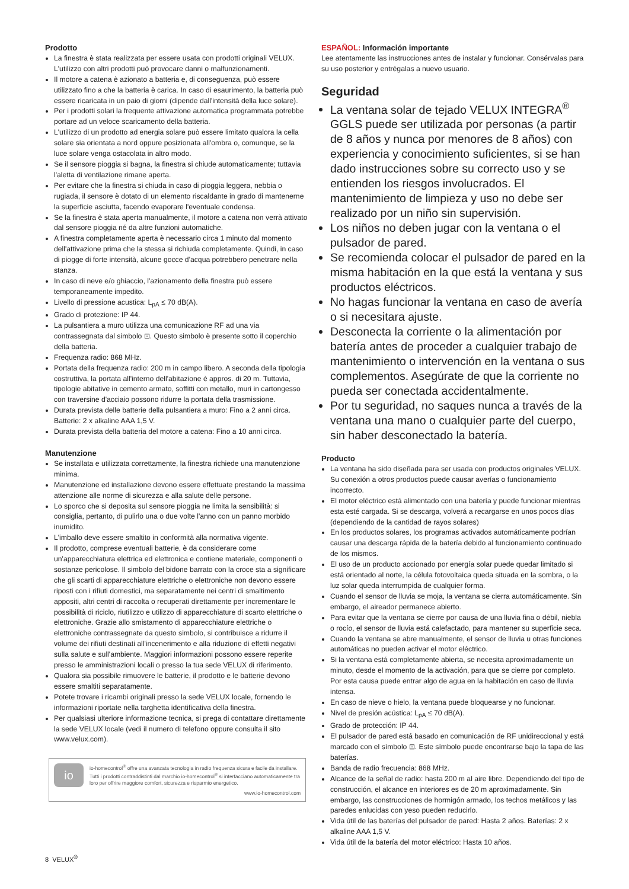Prodotto
La finestra è stata realizzata per essere usata con prodotti originali VELUX. L'utilizzo con altri prodotti può provocare danni o malfunzionamenti.
Il motore a catena è azionato a batteria e, di conseguenza, può essere utilizzato fino a che la batteria è carica. In caso di esaurimento, la batteria può essere ricaricata in un paio di giorni (dipende dall'intensità della luce solare).
Per i prodotti solari la frequente attivazione automatica programmata potrebbe portare ad un veloce scaricamento della batteria.
L'utilizzo di un prodotto ad energia solare può essere limitato qualora la cella solare sia orientata a nord oppure posizionata all'ombra o, comunque, se la luce solare venga ostacolata in altro modo.
Se il sensore pioggia si bagna, la finestra si chiude automaticamente; tuttavia l'aletta di ventilazione rimane aperta.
Per evitare che la finestra si chiuda in caso di pioggia leggera, nebbia o rugiada, il sensore è dotato di un elemento riscaldante in grado di mantenerne la superficie asciutta, facendo evaporare l'eventuale condensa.
Se la finestra è stata aperta manualmente, il motore a catena non verrà attivato dal sensore pioggia né da altre funzioni automatiche.
A finestra completamente aperta è necessario circa 1 minuto dal momento dell'attivazione prima che la stessa si richiuda completamente. Quindi, in caso di piogge di forte intensità, alcune gocce d'acqua potrebbero penetrare nella stanza.
In caso di neve e/o ghiaccio, l'azionamento della finestra può essere temporaneamente impedito.
Livello di pressione acustica: L<sub>pA</sub> ≤ 70 dB(A).
Grado di protezione: IP 44.
La pulsantiera a muro utilizza una comunicazione RF ad una via contrassegnata dal simbolo ⊡. Questo simbolo è presente sotto il coperchio della batteria.
Frequenza radio: 868 MHz.
Portata della frequenza radio: 200 m in campo libero. A seconda della tipologia costruttiva, la portata all'interno dell'abitazione è appros. di 20 m. Tuttavia, tipologie abitative in cemento armato, soffitti con metallo, muri in cartongesso con traversine d'acciaio possono ridurre la portata della trasmissione.
Durata prevista delle batterie della pulsantiera a muro: Fino a 2 anni circa. Batterie: 2 x alkaline AAA 1,5 V.
Durata prevista della batteria del motore a catena: Fino a 10 anni circa.
Manutenzione
Se installata e utilizzata correttamente, la finestra richiede una manutenzione minima.
Manutenzione ed installazione devono essere effettuate prestando la massima attenzione alle norme di sicurezza e alla salute delle persone.
Lo sporco che si deposita sul sensore pioggia ne limita la sensibilità: si consiglia, pertanto, di pulirlo una o due volte l'anno con un panno morbido inumidito.
L'imballo deve essere smaltito in conformità alla normativa vigente.
Il prodotto, comprese eventuali batterie, è da considerare come un'apparecchiatura elettrica ed elettronica e contiene materiale, componenti o sostanze pericolose. Il simbolo del bidone barrato con la croce sta a significare che gli scarti di apparecchiature elettriche o elettroniche non devono essere riposti con i rifiuti domestici, ma separatamente nei centri di smaltimento appositi, altri centri di raccolta o recuperati direttamente per incrementare le possibilità di riciclo, riutilizzo e utilizzo di apparecchiature di scarto elettriche o elettroniche. Grazie allo smistamento di apparecchiature elettriche o elettroniche contrassegnate da questo simbolo, si contribuisce a ridurre il volume dei rifiuti destinati all'incenerimento e alla riduzione di effetti negativi sulla salute e sull'ambiente. Maggiori informazioni possono essere reperite presso le amministrazioni locali o presso la tua sede VELUX di riferimento.
Qualora sia possibile rimuovere le batterie, il prodotto e le batterie devono essere smaltiti separatamente.
Potete trovare i ricambi originali presso la sede VELUX locale, fornendo le informazioni riportate nella targhetta identificativa della finestra.
Per qualsiasi ulteriore informazione tecnica, si prega di contattare direttamente la sede VELUX locale (vedi il numero di telefono oppure consulta il sito www.velux.com).
io
io-homecontrol<sup>®</sup> offre una avanzata tecnologia in radio frequenza sicura e facile da installare. Tutti i prodotti contraddistinti dal marchio io-homecontrol<sup>®</sup> si interfacciano automaticamente tra loro per offrire maggiore comfort, sicurezza e risparmio energetico.
www.io-homecontrol.com
ESPAÑOL: Información importante
Lee atentamente las instrucciones antes de instalar y funcionar. Consérvalas para su uso posterior y entrégalas a nuevo usuario.
Seguridad
La ventana solar de tejado VELUX INTEGRA<sup>®</sup> GGLS puede ser utilizada por personas (a partir de 8 años y nunca por menores de 8 años) con experiencia y conocimiento suficientes, si se han dado instrucciones sobre su correcto uso y se entienden los riesgos involucrados. El mantenimiento de limpieza y uso no debe ser realizado por un niño sin supervisión.
Los niños no deben jugar con la ventana o el pulsador de pared.
Se recomienda colocar el pulsador de pared en la misma habitación en la que está la ventana y sus productos eléctricos.
No hagas funcionar la ventana en caso de avería o si necesitara ajuste.
Desconecta la corriente o la alimentación por batería antes de proceder a cualquier trabajo de mantenimiento o intervención en la ventana o sus complementos. Asegúrate de que la corriente no pueda ser conectada accidentalmente.
Por tu seguridad, no saques nunca a través de la ventana una mano o cualquier parte del cuerpo, sin haber desconectado la batería.
Producto
La ventana ha sido diseñada para ser usada con productos originales VELUX. Su conexión a otros productos puede causar averías o funcionamiento incorrecto.
El motor eléctrico está alimentado con una batería y puede funcionar mientras esta esté cargada. Si se descarga, volverá a recargarse en unos pocos días (dependiendo de la cantidad de rayos solares)
En los productos solares, los programas activados automáticamente podrían causar una descarga rápida de la batería debido al funcionamiento continuado de los mismos.
El uso de un producto accionado por energía solar puede quedar limitado si está orientado al norte, la célula fotovoltaica queda situada en la sombra, o la luz solar queda interrumpida de cualquier forma.
Cuando el sensor de lluvia se moja, la ventana se cierra automáticamente. Sin embargo, el aireador permanece abierto.
Para evitar que la ventana se cierre por causa de una lluvia fina o débil, niebla o rocío, el sensor de lluvia está calefactado, para mantener su superficie seca.
Cuando la ventana se abre manualmente, el sensor de lluvia u otras funciones automáticas no pueden activar el motor eléctrico.
Si la ventana está completamente abierta, se necesita aproximadamente un minuto, desde el momento de la activación, para que se cierre por completo. Por esta causa puede entrar algo de agua en la habitación en caso de lluvia intensa.
En caso de nieve o hielo, la ventana puede bloquearse y no funcionar.
Nivel de presión acústica: L<sub>pA</sub> ≤ 70 dB(A).
Grado de protección: IP 44.
El pulsador de pared está basado en comunicación de RF unidireccional y está marcado con el símbolo ⊡. Este símbolo puede encontrarse bajo la tapa de las baterías.
Banda de radio frecuencia: 868 MHz.
Alcance de la señal de radio: hasta 200 m al aire libre. Dependiendo del tipo de construcción, el alcance en interiores es de 20 m aproximadamente. Sin embargo, las construcciones de hormigón armado, los techos metálicos y las paredes enlucidas con yeso pueden reducirlo.
Vida útil de las baterías del pulsador de pared: Hasta 2 años. Baterías: 2 x alkaline AAA 1,5 V.
Vida útil de la batería del motor eléctrico: Hasta 10 años.
8 VELUX<sup>®</sup>